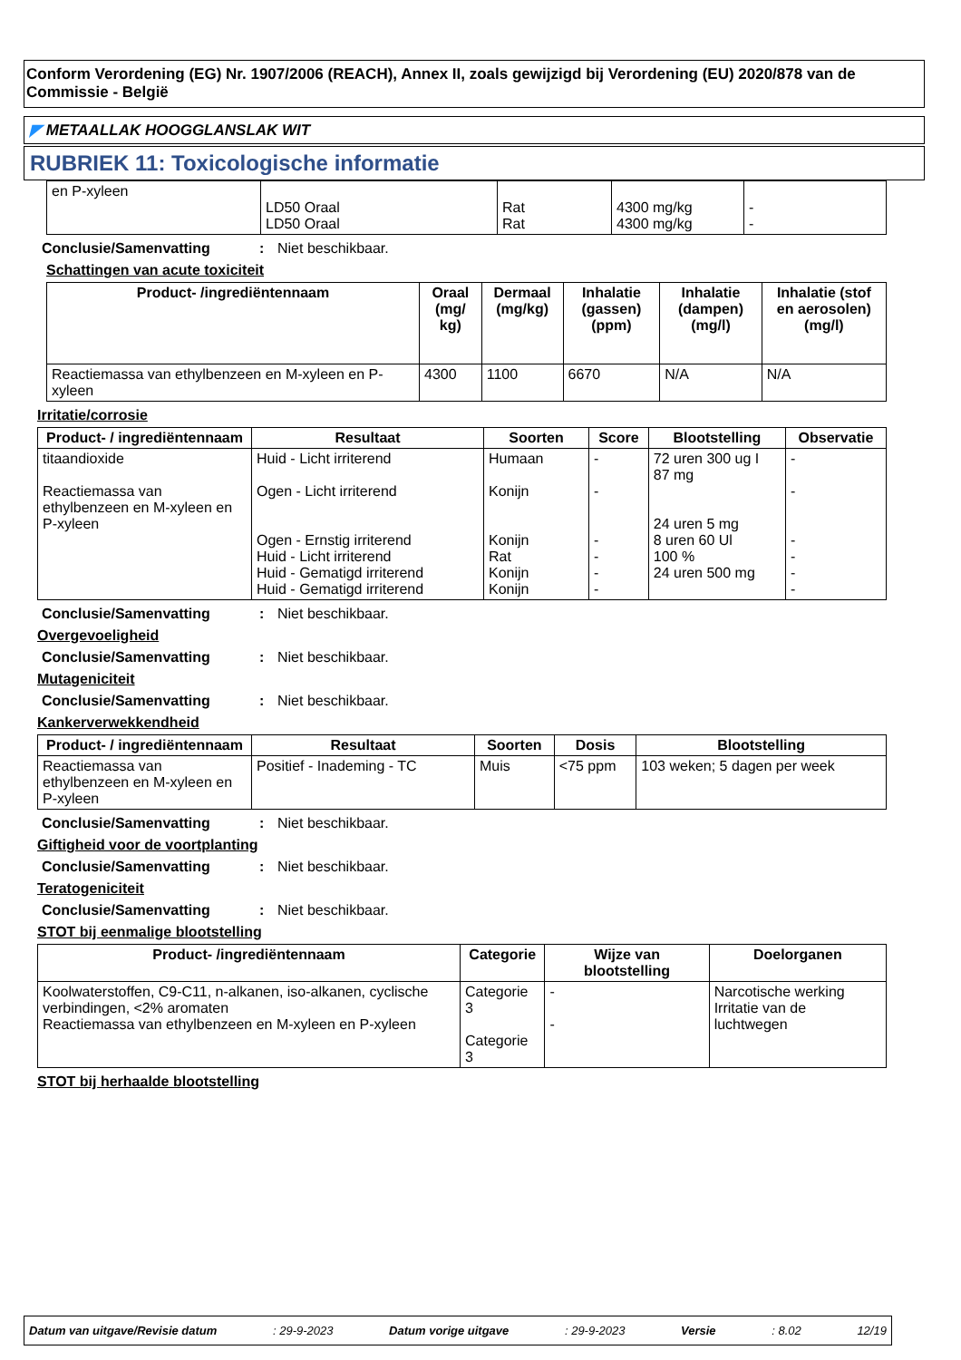Conform Verordening (EG) Nr. 1907/2006 (REACH), Annex II, zoals gewijzigd bij Verordening (EU) 2020/878 van de Commissie - België
◤ METAALLAK HOOGGLANSLAK WIT
RUBRIEK 11: Toxicologische informatie
| en P-xyleen | LD50 Oraal LD50 Oraal | Rat Rat | 4300 mg/kg 4300 mg/kg | - - |
Conclusie/Samenvatting: Niet beschikbaar.
Schattingen van acute toxiciteit
| Product- /ingrediëntennaam | Oraal (mg/ kg) | Dermaal (mg/kg) | Inhalatie (gassen) (ppm) | Inhalatie (dampen) (mg/l) | Inhalatie (stof en aerosolen) (mg/l) |
| --- | --- | --- | --- | --- | --- |
| Reactiemassa van ethylbenzeen en M-xyleen en P-xyleen | 4300 | 1100 | 6670 | N/A | N/A |
Irritatie/corrosie
| Product- / ingrediëntennaam | Resultaat | Soorten | Score | Blootstelling | Observatie |
| --- | --- | --- | --- | --- | --- |
| titaandioxide Reactiemassa van ethylbenzeen en M-xyleen en P-xyleen | Huid - Licht irriterend Ogen - Licht irriterend Ogen - Ernstig irriterend Huid - Licht irriterend Huid - Gematigd irriterend Huid - Gematigd irriterend | Humaan Konijn Konijn Rat Konijn Konijn | - - - - - - | 72 uren 300 ug I 87 mg 24 uren 5 mg 8 uren 60 Ul 100 % 24 uren 500 mg | - - - - - - |
Conclusie/Samenvatting: Niet beschikbaar.
Overgevoeligheid
Conclusie/Samenvatting: Niet beschikbaar.
Mutageniciteit
Conclusie/Samenvatting: Niet beschikbaar.
Kankerverwekkendheid
| Product- / ingrediëntennaam | Resultaat | Soorten | Dosis | Blootstelling |
| --- | --- | --- | --- | --- |
| Reactiemassa van ethylbenzeen en M-xyleen en P-xyleen | Positief - Inademing - TC | Muis | <75 ppm | 103 weken; 5 dagen per week |
Conclusie/Samenvatting: Niet beschikbaar.
Giftigheid voor de voortplanting
Conclusie/Samenvatting: Niet beschikbaar.
Teratogeniciteit
Conclusie/Samenvatting: Niet beschikbaar.
STOT bij eenmalige blootstelling
| Product- /ingrediëntennaam | Categorie | Wijze van blootstelling | Doelorganen |
| --- | --- | --- | --- |
| Koolwaterstoffen, C9-C11, n-alkanen, iso-alkanen, cyclische verbindingen, <2% aromaten Reactiemassa van ethylbenzeen en M-xyleen en P-xyleen | Categorie 3 Categorie 3 | - - | Narcotische werking Irritatie van de luchtwegen |
STOT bij herhaalde blootstelling
Datum van uitgave/Revisie datum: 29-9-2023 Datum vorige uitgave: 29-9-2023 Versie: 8.02 12/19